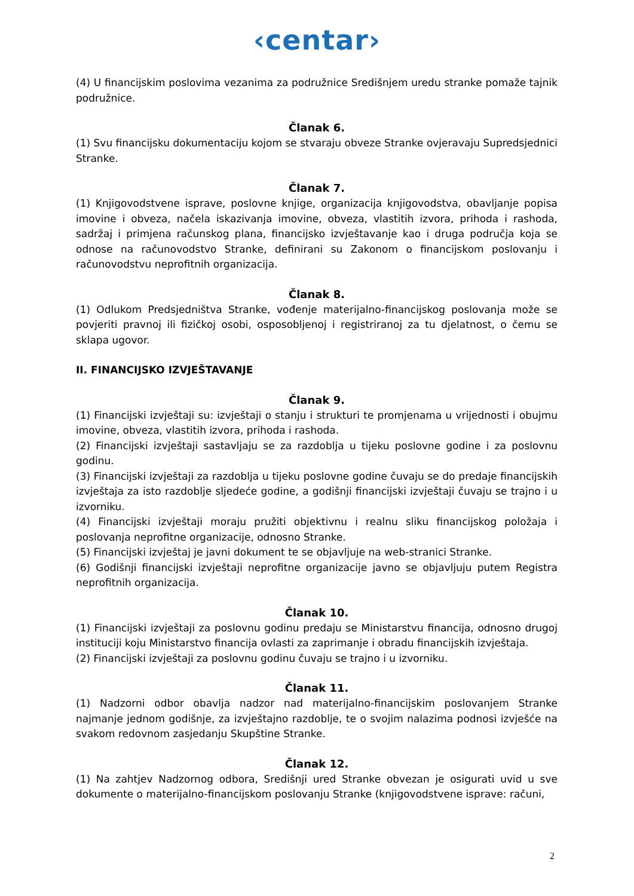‹centar›
(4) U financijskim poslovima vezanima za podružnice Središnjem uredu stranke pomaže tajnik podružnice.
Članak 6.
(1) Svu financijsku dokumentaciju kojom se stvaraju obveze Stranke ovjeravaju Supredsjednici Stranke.
Članak 7.
(1) Knjigovodstvene isprave, poslovne knjige, organizacija knjigovodstva, obavljanje popisa imovine i obveza, načela iskazivanja imovine, obveza, vlastitih izvora, prihoda i rashoda, sadržaj i primjena računskog plana, financijsko izvještavanje kao i druga područja koja se odnose na računovodstvo Stranke, definirani su Zakonom o financijskom poslovanju i računovodstvu neprofitnih organizacija.
Članak 8.
(1) Odlukom Predsjedništva Stranke, vođenje materijalno-financijskog poslovanja može se povjeriti pravnoj ili fizičkoj osobi, osposobljenoj i registriranoj za tu djelatnost, o čemu se sklapa ugovor.
II. FINANCIJSKO IZVJEŠTAVANJE
Članak 9.
(1) Financijski izvještaji su: izvještaji o stanju i strukturi te promjenama u vrijednosti i obujmu imovine, obveza, vlastitih izvora, prihoda i rashoda.
(2) Financijski izvještaji sastavljaju se za razdoblja u tijeku poslovne godine i za poslovnu godinu.
(3) Financijski izvještaji za razdoblja u tijeku poslovne godine čuvaju se do predaje financijskih izvještaja za isto razdoblje sljedeće godine, a godišnji financijski izvještaji čuvaju se trajno i u izvorniku.
(4) Financijski izvještaji moraju pružiti objektivnu i realnu sliku financijskog položaja i poslovanja neprofitne organizacije, odnosno Stranke.
(5) Financijski izvještaj je javni dokument te se objavljuje na web-stranici Stranke.
(6) Godišnji financijski izvještaji neprofitne organizacije javno se objavljuju putem Registra neprofitnih organizacija.
Članak 10.
(1) Financijski izvještaji za poslovnu godinu predaju se Ministarstvu financija, odnosno drugoj instituciji koju Ministarstvo financija ovlasti za zaprimanje i obradu financijskih izvještaja.
(2) Financijski izvještaji za poslovnu godinu čuvaju se trajno i u izvorniku.
Članak 11.
(1) Nadzorni odbor obavlja nadzor nad materijalno-financijskim poslovanjem Stranke najmanje jednom godišnje, za izvještajno razdoblje, te o svojim nalazima podnosi izvješće na svakom redovnom zasjedanju Skupštine Stranke.
Članak 12.
(1) Na zahtjev Nadzornog odbora, Središnji ured Stranke obvezan je osigurati uvid u sve dokumente o materijalno-financijskom poslovanju Stranke (knjigovodstvene isprave: računi,
2